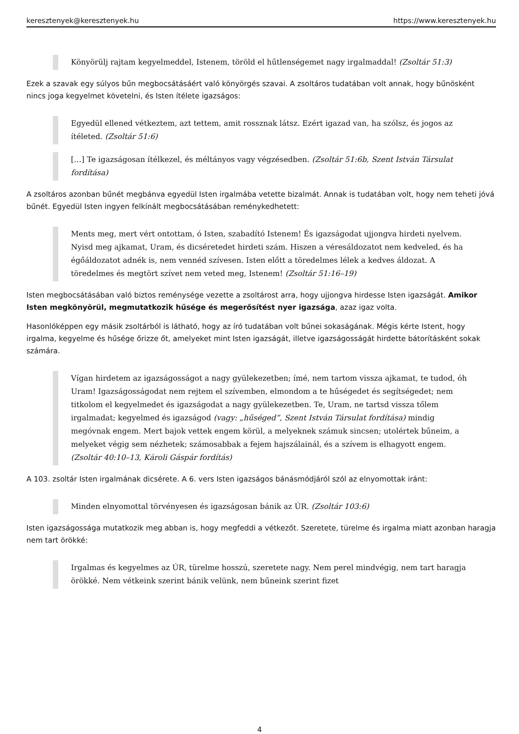keresztenyek@keresztenyek.hu https://www.keresztenyek.hu
Könyörülj rajtam kegyelmeddel, Istenem, töröld el hűtlenségemet nagy irgalmaddal! (Zsoltár 51:3)
Ezek a szavak egy súlyos bűn megbocsátásáért való könyörgés szavai. A zsoltáros tudatában volt annak, hogy bűnösként nincs joga kegyelmet követelni, és Isten ítélete igazságos:
Egyedül ellened vétkeztem, azt tettem, amit rossznak látsz. Ezért igazad van, ha szólsz, és jogos az ítéleted. (Zsoltár 51:6)
[…] Te igazságosan ítélkezel, és méltányos vagy végzésedben. (Zsoltár 51:6b, Szent István Társulat fordítása)
A zsoltáros azonban bűnét megbánva egyedül Isten irgalmába vetette bizalmát. Annak is tudatában volt, hogy nem teheti jóvá bűnét. Egyedül Isten ingyen felkínált megbocsátásában reménykedhetett:
Ments meg, mert vért ontottam, ó Isten, szabadító Istenem! És igazságodat ujjongva hirdeti nyelvem. Nyisd meg ajkamat, Uram, és dicséretedet hirdeti szám. Hiszen a véresáldozatot nem kedveled, és ha égőáldozatot adnék is, nem vennéd szívesen. Isten előtt a töredelmes lélek a kedves áldozat. A töredelmes és megtört szívet nem veted meg, Istenem! (Zsoltár 51:16–19)
Isten megbocsátásában való biztos reménysége vezette a zsoltárost arra, hogy ujjongva hirdesse Isten igazságát. Amikor Isten megkönyörül, megmutatkozik hűsége és megerősítést nyer igazsága, azaz igaz volta.
Hasonlóképpen egy másik zsoltárból is látható, hogy az író tudatában volt bűnei sokaságának. Mégis kérte Istent, hogy irgalma, kegyelme és hűsége őrizze őt, amelyeket mint Isten igazságát, illetve igazságosságát hirdette bátorításként sokak számára.
Vígan hirdetem az igazságosságot a nagy gyülekezetben; ímé, nem tartom vissza ajkamat, te tudod, óh Uram! Igazságosságodat nem rejtem el szívemben, elmondom a te hűségedet és segítségedet; nem titkolom el kegyelmedet és igazságodat a nagy gyülekezetben. Te, Uram, ne tartsd vissza tőlem irgalmadat; kegyelmed és igazságod (vagy: „hűséged”, Szent István Társulat fordítása) mindig megóvnak engem. Mert bajok vettek engem körül, a melyeknek számuk sincsen; utolértek bűneim, a melyeket végig sem nézhetek; számosabbak a fejem hajszálainál, és a szívem is elhagyott engem. (Zsoltár 40:10–13, Károli Gáspár fordítás)
A 103. zsoltár Isten irgalmának dicsérete. A 6. vers Isten igazságos bánásmódjáról szól az elnyomottak iránt:
Minden elnyomottal törvényesen és igazságosan bánik az ÚR. (Zsoltár 103:6)
Isten igazságossága mutatkozik meg abban is, hogy megfeddi a vétkezőt. Szeretete, türelme és irgalma miatt azonban haragja nem tart örökké:
Irgalmas és kegyelmes az ÚR, türelme hosszú, szeretete nagy. Nem perel mindvégig, nem tart haragja örökké. Nem vétkeink szerint bánik velünk, nem bűneink szerint fizet
4